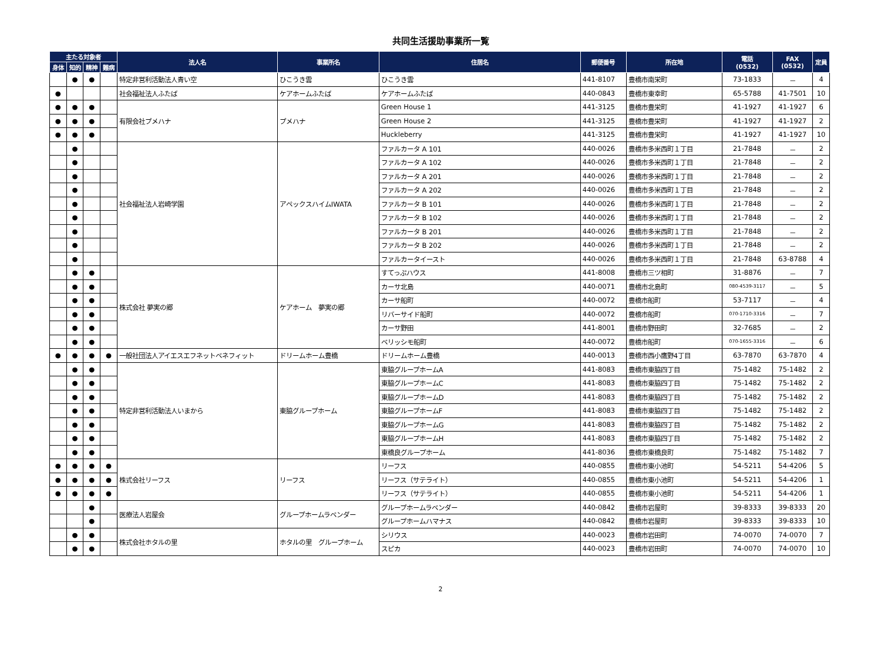共同生活援助事業所一覧
| 主たる対象者 | | | | 法人名 | 事業所名 | 住居名 | 郵便番号 | 所在地 | 電話 (0532) | FAX (0532) | 定員 |
| --- | --- | --- | --- | --- | --- | --- | --- | --- | --- | --- | --- |
| 身体 | 知的 | 精神 | 難病 | | | | | | | | |
| | ● | ● | | 特定非営利活動法人青い空 | ひこうき雲 | ひこうき雲 | 441-8107 | 豊橋市南栄町 | 73-1833 | － | 4 |
| ● | | | | 社会福祉法人ふたば | ケアホームふたば | ケアホームふたば | 440-0843 | 豊橋市東幸町 | 65-5788 | 41-7501 | 10 |
| ● | ● | ● | | 有限会社プメハナ | プメハナ | Green House 1 | 441-3125 | 豊橋市豊栄町 | 41-1927 | 41-1927 | 6 |
| ● | ● | ● | | | | Green House 2 | 441-3125 | 豊橋市豊栄町 | 41-1927 | 41-1927 | 2 |
| ● | ● | ● | | | | Huckleberry | 441-3125 | 豊橋市豊栄町 | 41-1927 | 41-1927 | 10 |
| | ● | | | 社会福祉法人岩崎学園 | アペックスハイムIWATA | ファルカータ A 101 | 440-0026 | 豊橋市多米西町１丁目 | 21-7848 | － | 2 |
| | ● | | | | | ファルカータ A 102 | 440-0026 | 豊橋市多米西町１丁目 | 21-7848 | － | 2 |
| | ● | | | | | ファルカータ A 201 | 440-0026 | 豊橋市多米西町１丁目 | 21-7848 | － | 2 |
| | ● | | | | | ファルカータ A 202 | 440-0026 | 豊橋市多米西町１丁目 | 21-7848 | － | 2 |
| | ● | | | | | ファルカータ B 101 | 440-0026 | 豊橋市多米西町１丁目 | 21-7848 | － | 2 |
| | ● | | | | | ファルカータ B 102 | 440-0026 | 豊橋市多米西町１丁目 | 21-7848 | － | 2 |
| | ● | | | | | ファルカータ B 201 | 440-0026 | 豊橋市多米西町１丁目 | 21-7848 | － | 2 |
| | ● | | | | | ファルカータ B 202 | 440-0026 | 豊橋市多米西町１丁目 | 21-7848 | － | 2 |
| | ● | | | | | ファルカータイースト | 440-0026 | 豊橋市多米西町１丁目 | 21-7848 | 63-8788 | 4 |
| | ● | ● | | 株式会社 夢実の郷 | ケアホーム 夢実の郷 | すてっぷハウス | 441-8008 | 豊橋市三ツ相町 | 31-8876 | － | 7 |
| | ● | ● | | | | カーサ北島 | 440-0071 | 豊橋市北島町 | 080-4539-3117 | － | 5 |
| | ● | ● | | | | カーサ船町 | 440-0072 | 豊橋市船町 | 53-7117 | － | 4 |
| | ● | ● | | | | リバーサイド船町 | 440-0072 | 豊橋市船町 | 070-1710-3316 | － | 7 |
| | ● | ● | | | | カーサ野田 | 441-8001 | 豊橋市野田町 | 32-7685 | － | 2 |
| | ● | ● | | | | ベリッシモ船町 | 440-0072 | 豊橋市船町 | 070-1655-3316 | － | 6 |
| ● | ● | ● | ● | 一般社団法人アイエスエフネットベネフィット | ドリームホーム豊橋 | ドリームホーム豊橋 | 440-0013 | 豊橋市西小鷹野4丁目 | 63-7870 | 63-7870 | 4 |
| | ● | ● | | 特定非営利活動法人いまから | 東脇グループホーム | 東脇グループホームA | 441-8083 | 豊橋市東脇四丁目 | 75-1482 | 75-1482 | 2 |
| | ● | ● | | | | 東脇グループホームC | 441-8083 | 豊橋市東脇四丁目 | 75-1482 | 75-1482 | 2 |
| | ● | ● | | | | 東脇グループホームD | 441-8083 | 豊橋市東脇四丁目 | 75-1482 | 75-1482 | 2 |
| | ● | ● | | | | 東脇グループホームF | 441-8083 | 豊橋市東脇四丁目 | 75-1482 | 75-1482 | 2 |
| | ● | ● | | | | 東脇グループホームG | 441-8083 | 豊橋市東脇四丁目 | 75-1482 | 75-1482 | 2 |
| | ● | ● | | | | 東脇グループホームH | 441-8083 | 豊橋市東脇四丁目 | 75-1482 | 75-1482 | 2 |
| | ● | ● | | | | 東橋良グループホーム | 441-8036 | 豊橋市東橋良町 | 75-1482 | 75-1482 | 7 |
| ● | ● | ● | ● | 株式会社リーフス | リーフス | リーフス | 440-0855 | 豊橋市東小池町 | 54-5211 | 54-4206 | 5 |
| ● | ● | ● | ● | | | リーフス（サテライト） | 440-0855 | 豊橋市東小池町 | 54-5211 | 54-4206 | 1 |
| ● | ● | ● | ● | | | リーフス（サテライト） | 440-0855 | 豊橋市東小池町 | 54-5211 | 54-4206 | 1 |
| | | ● | | 医療法人岩屋会 | グループホームラベンダー | グループホームラベンダー | 440-0842 | 豊橋市岩屋町 | 39-8333 | 39-8333 | 20 |
| | | ● | | | | グループホームハマナス | 440-0842 | 豊橋市岩屋町 | 39-8333 | 39-8333 | 10 |
| | ● | ● | | 株式会社ホタルの里 | ホタルの里 グループホーム | シリウス | 440-0023 | 豊橋市岩田町 | 74-0070 | 74-0070 | 7 |
| | ● | ● | | | | スピカ | 440-0023 | 豊橋市岩田町 | 74-0070 | 74-0070 | 10 |
2